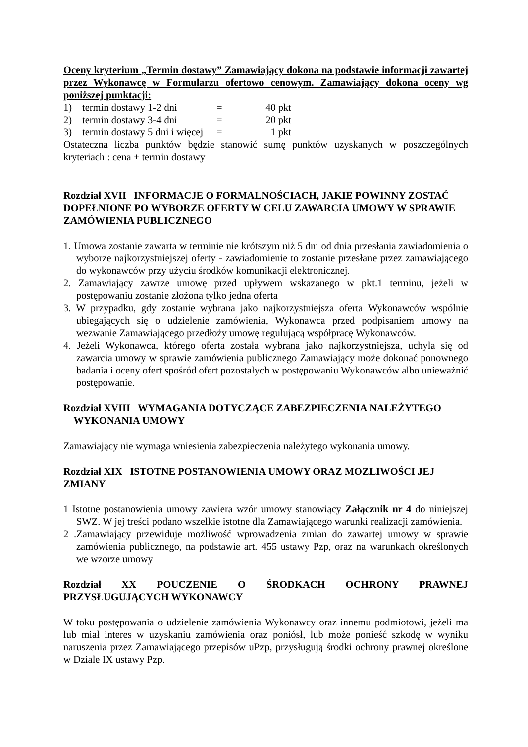Oceny kryterium „Termin dostawy” Zamawiający dokona na podstawie informacji zawartej przez Wykonawcę w Formularzu ofertowo cenowym. Zamawiający dokona oceny wg poniższej punktacji:
1) termin dostawy 1-2 dni = 40 pkt
2) termin dostawy 3-4 dni = 20 pkt
3) termin dostawy 5 dni i więcej = 1 pkt
Ostateczna liczba punktów będzie stanowić sumę punktów uzyskanych w poszczególnych kryteriach : cena + termin dostawy
Rozdział XVII INFORMACJE O FORMALNOŚCIACH, JAKIE POWINNY ZOSTAĆ DOPEŁNIONE PO WYBORZE OFERTY W CELU ZAWARCIA UMOWY W SPRAWIE ZAMÓWIENIA PUBLICZNEGO
1. Umowa zostanie zawarta w terminie nie krótszym niż 5 dni od dnia przesłania zawiadomienia o wyborze najkorzystniejszej oferty - zawiadomienie to zostanie przesłane przez zamawiającego do wykonawców przy użyciu środków komunikacji elektronicznej.
2. Zamawiający zawrze umowę przed upływem wskazanego w pkt.1 terminu, jeżeli w postępowaniu zostanie złożona tylko jedna oferta
3. W przypadku, gdy zostanie wybrana jako najkorzystniejsza oferta Wykonawców wspólnie ubiegających się o udzielenie zamówienia, Wykonawca przed podpisaniem umowy na wezwanie Zamawiającego przedłoży umowę regulującą współpracę Wykonawców.
4. Jeżeli Wykonawca, którego oferta została wybrana jako najkorzystniejsza, uchyla się od zawarcia umowy w sprawie zamówienia publicznego Zamawiający może dokonać ponownego badania i oceny ofert spośród ofert pozostałych w postępowaniu Wykonawców albo unieważnić postępowanie.
Rozdział XVIII WYMAGANIA DOTYCZĄCE ZABEZPIECZENIA NALEŻYTEGO
WYKONANIA UMOWY
Zamawiający nie wymaga wniesienia zabezpieczenia należytego wykonania umowy.
Rozdział XIX ISTOTNE POSTANOWIENIA UMOWY ORAZ MOZLIWOŚCI JEJ ZMIANY
1 Istotne postanowienia umowy zawiera wzór umowy stanowiący Załącznik nr 4 do niniejszej SWZ. W jej treści podano wszelkie istotne dla Zamawiającego warunki realizacji zamówienia.
2 .Zamawiający przewiduje możliwość wprowadzenia zmian do zawartej umowy w sprawie zamówienia publicznego, na podstawie art. 455 ustawy Pzp, oraz na warunkach określonych we wzorze umowy
Rozdział XX POUCZENIE O ŚRODKACH OCHRONY PRAWNEJ PRZYSŁUGUJĄCYCH WYKONAWCY
W toku postępowania o udzielenie zamówienia Wykonawcy oraz innemu podmiotowi, jeżeli ma lub miał interes w uzyskaniu zamówienia oraz poniósł, lub może ponieść szkodę w wyniku naruszenia przez Zamawiającego przepisów uPzp, przysługują środki ochrony prawnej określone w Dziale IX ustawy Pzp.